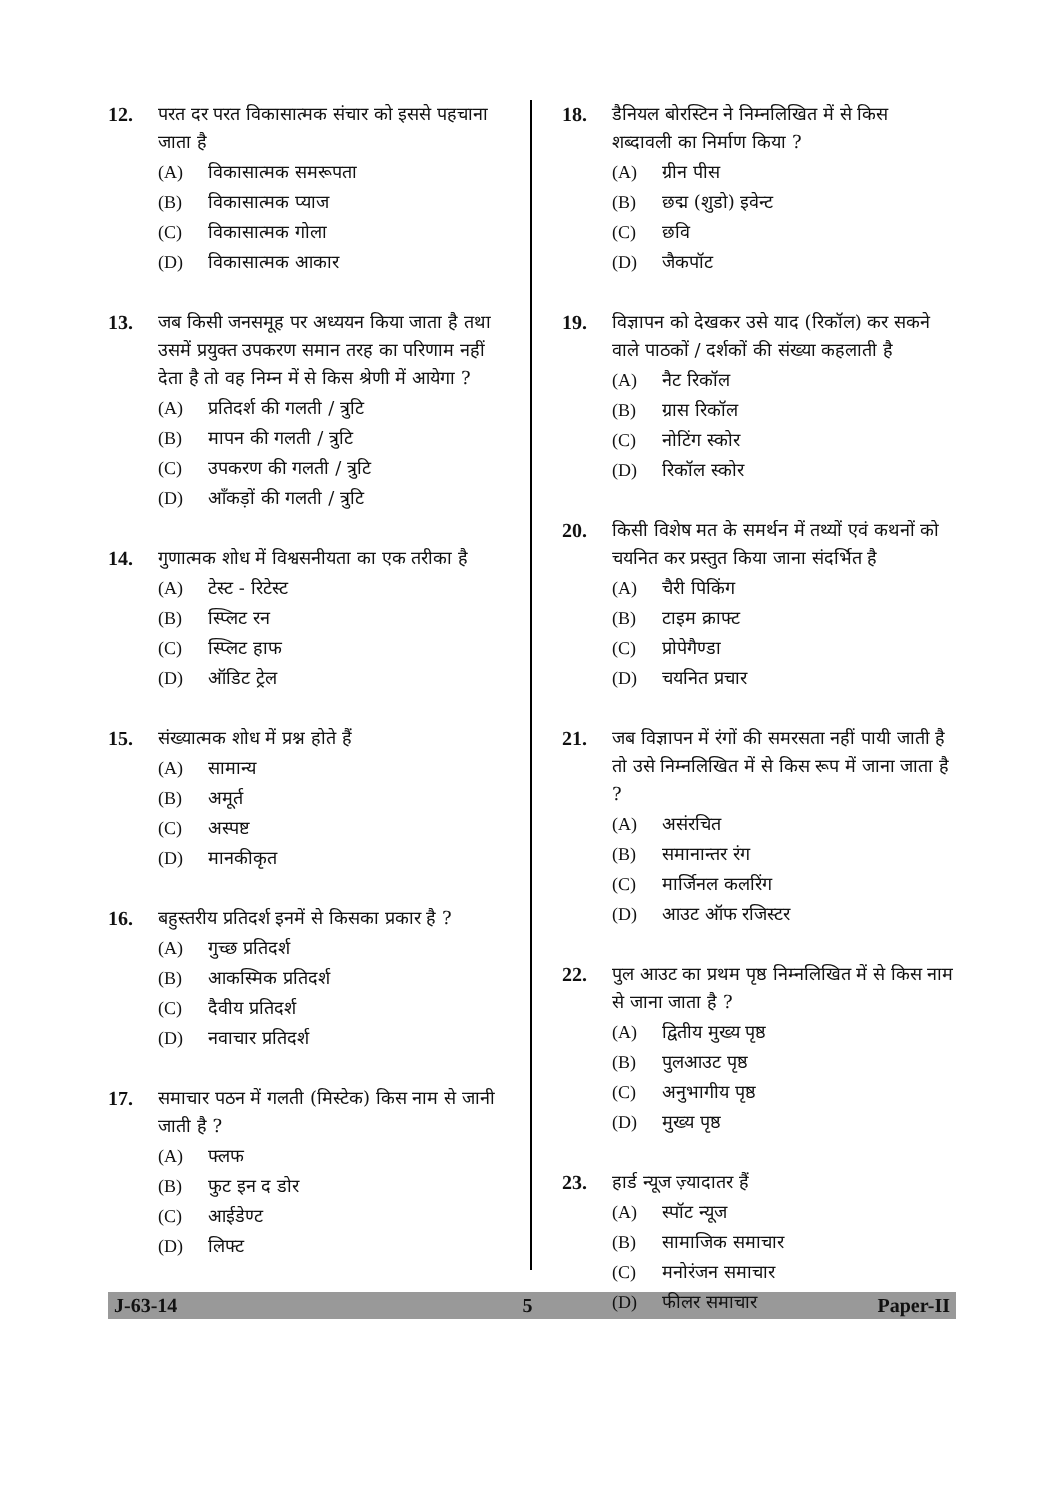12. परत दर परत विकासात्मक संचार को इससे पहचाना जाता है
(A) विकासात्मक समरूपता
(B) विकासात्मक प्याज
(C) विकासात्मक गोला
(D) विकासात्मक आकार
13. जब किसी जनसमूह पर अध्ययन किया जाता है तथा उसमें प्रयुक्त उपकरण समान तरह का परिणाम नहीं देता है तो वह निम्न में से किस श्रेणी में आयेगा ?
(A) प्रतिदर्श की गलती / त्रुटि
(B) मापन की गलती / त्रुटि
(C) उपकरण की गलती / त्रुटि
(D) आँकड़ों की गलती / त्रुटि
14. गुणात्मक शोध में विश्वसनीयता का एक तरीका है
(A) टेस्ट - रिटेस्ट
(B) स्प्लिट रन
(C) स्प्लिट हाफ
(D) ऑडिट ट्रेल
15. संख्यात्मक शोध में प्रश्न होते हैं
(A) सामान्य
(B) अमूर्त
(C) अस्पष्ट
(D) मानकीकृत
16. बहुस्तरीय प्रतिदर्श इनमें से किसका प्रकार है ?
(A) गुच्छ प्रतिदर्श
(B) आकस्मिक प्रतिदर्श
(C) दैवीय प्रतिदर्श
(D) नवाचार प्रतिदर्श
17. समाचार पठन में गलती (मिस्टेक) किस नाम से जानी जाती है ?
(A) फ्लफ
(B) फुट इन द डोर
(C) आईडेण्ट
(D) लिफ्ट
18. डैनियल बोरस्टिन ने निम्नलिखित में से किस शब्दावली का निर्माण किया ?
(A) ग्रीन पीस
(B) छद्म (शुडो) इवेन्ट
(C) छवि
(D) जैकपॉट
19. विज्ञापन को देखकर उसे याद (रिकॉल) कर सकने वाले पाठकों / दर्शकों की संख्या कहलाती है
(A) नैट रिकॉल
(B) ग्रास रिकॉल
(C) नोटिंग स्कोर
(D) रिकॉल स्कोर
20. किसी विशेष मत के समर्थन में तथ्यों एवं कथनों को चयनित कर प्रस्तुत किया जाना संदर्भित है
(A) चैरी पिकिंग
(B) टाइम क्राफ्ट
(C) प्रोपेगैण्डा
(D) चयनित प्रचार
21. जब विज्ञापन में रंगों की समरसता नहीं पायी जाती है तो उसे निम्नलिखित में से किस रूप में जाना जाता है ?
(A) असंरचित
(B) समानान्तर रंग
(C) मार्जिनल कलरिंग
(D) आउट ऑफ रजिस्टर
22. पुल आउट का प्रथम पृष्ठ निम्नलिखित में से किस नाम से जाना जाता है ?
(A) द्वितीय मुख्य पृष्ठ
(B) पुलआउट पृष्ठ
(C) अनुभागीय पृष्ठ
(D) मुख्य पृष्ठ
23. हार्ड न्यूज ज़्यादातर हैं
(A) स्पॉट न्यूज
(B) सामाजिक समाचार
(C) मनोरंजन समाचार
(D) फीलर समाचार
J-63-14 5 Paper-II